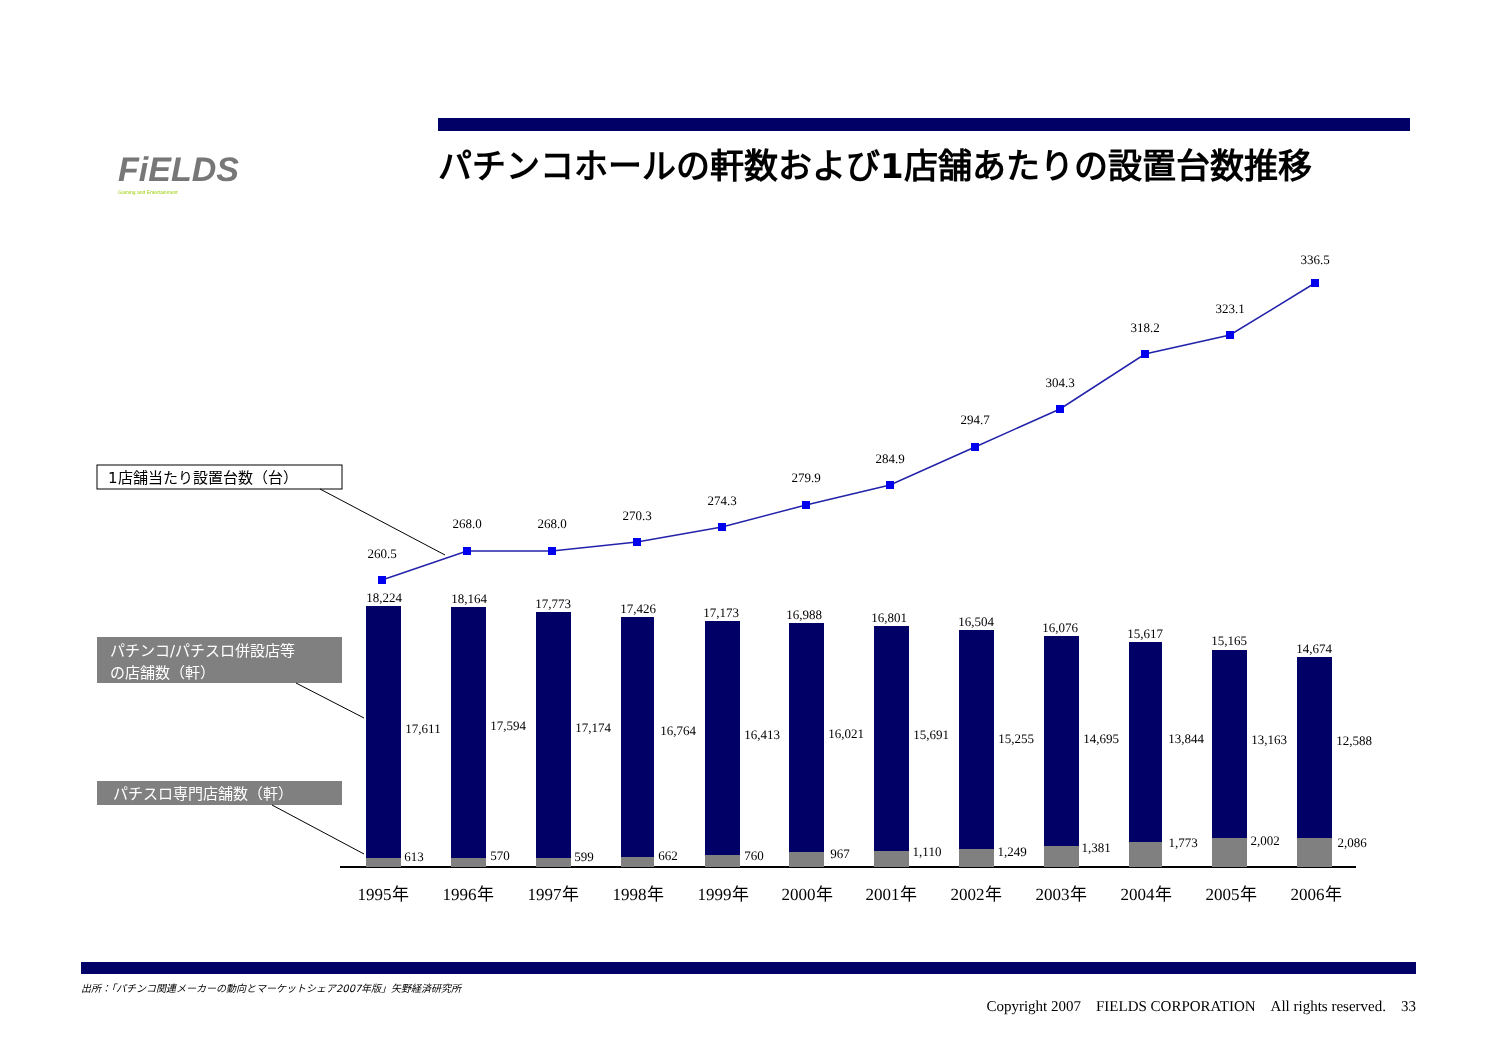FiELDS
Gaming and Entertainment
パチンコホールの軒数および1店舗あたりの設置台数推移
260.5
268.0
268.0
270.3
274.3
279.9
284.9
294.7
304.3
318.2
323.1
336.5
18,224
18,164
17,773
17,426
17,173
16,988
16,801
16,504
16,076
15,617
15,165
14,674
17,611
17,594
17,174
16,764
16,413
16,021
15,691
15,255
14,695
13,844
13,163
12,588
613
570
599
662
760
967
1,110
1,249
1,381
1,773
2,002
2,086
1995年
1996年
1997年
1998年
1999年
2000年
2001年
2002年
2003年
2004年
2005年
2006年
1店舗当たり設置台数（台）
パチンコ/パチスロ併設店等
の店舗数（軒）
パチスロ専門店舗数（軒）
出所：「パチンコ関連メーカーの動向とマーケットシェア2007年版」矢野経済研究所
Copyright 2007　FIELDS CORPORATION　All rights reserved.　33